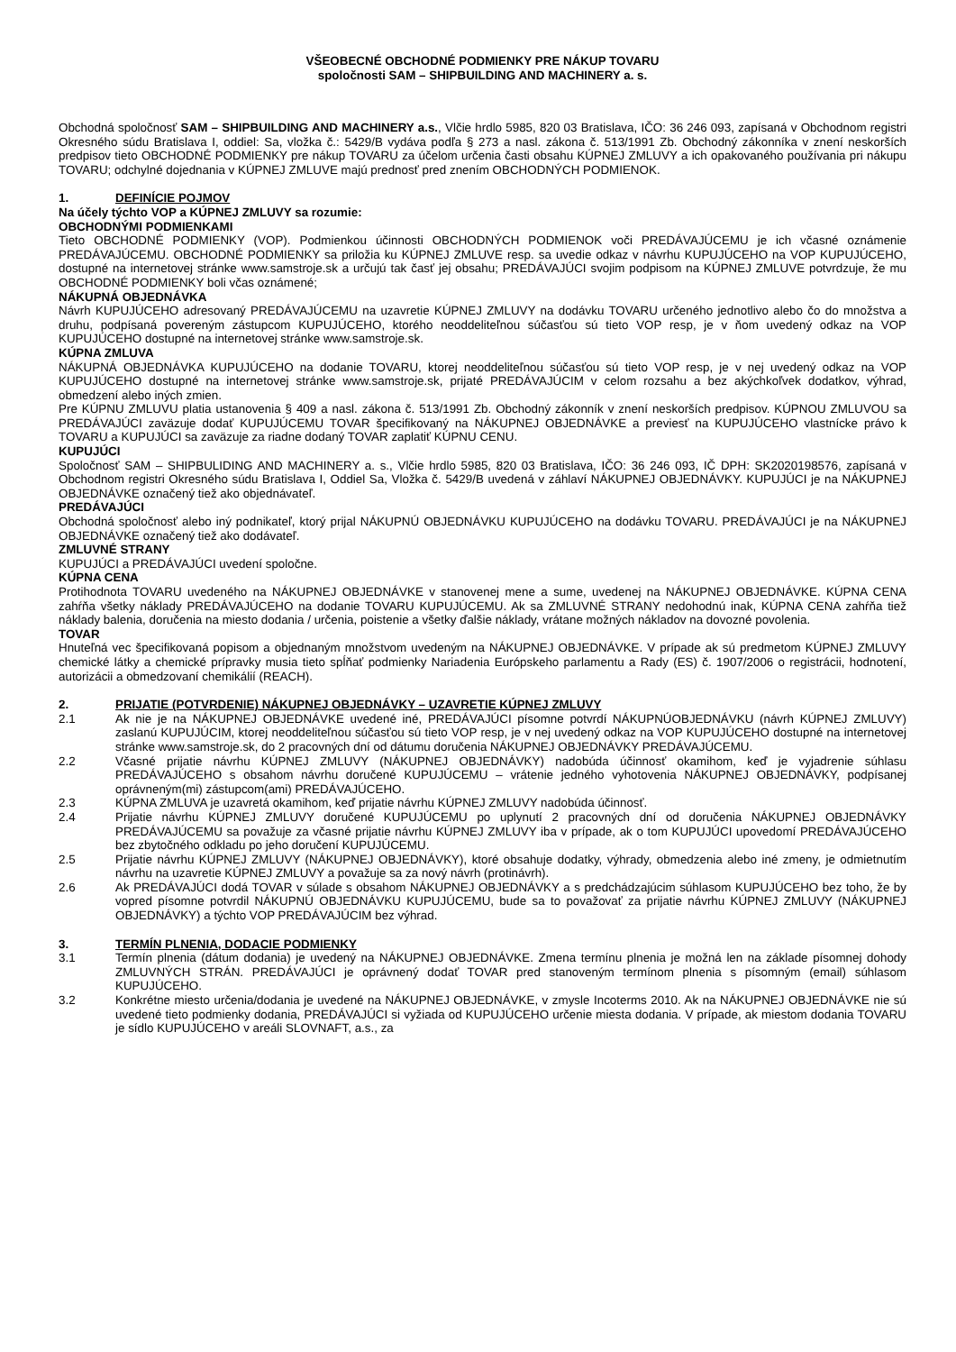VŠEOBECNÉ OBCHODNÉ PODMIENKY PRE NÁKUP TOVARU
spoločnosti SAM – SHIPBUILDING AND MACHINERY a. s.
Obchodná spoločnosť SAM – SHIPBUILDING AND MACHINERY a.s., Vlčie hrdlo 5985, 820 03 Bratislava, IČO: 36 246 093, zapísaná v Obchodnom registri Okresného súdu Bratislava I, oddiel: Sa, vložka č.: 5429/B vydáva podľa § 273 a nasl. zákona č. 513/1991 Zb. Obchodný zákonníka v znení neskorších predpisov tieto OBCHODNÉ PODMIENKY pre nákup TOVARU za účelom určenia časti obsahu KÚPNEJ ZMLUVY a ich opakovaného používania pri nákupu TOVARU; odchylné dojednania v KÚPNEJ ZMLUVE majú prednosť pred znením OBCHODNÝCH PODMIENOK.
1. DEFINÍCIE POJMOV
Na účely týchto VOP a KÚPNEJ ZMLUVY sa rozumie:
OBCHODNÝMI PODMIENKAMI
Tieto OBCHODNÉ PODMIENKY (VOP). Podmienkou účinnosti OBCHODNÝCH PODMIENOK voči PREDÁVAJÚCEMU je ich včasné oznámenie PREDÁVAJÚCEMU. OBCHODNÉ PODMIENKY sa priložia ku KÚPNEJ ZMLUVE resp. sa uvedie odkaz v návrhu KUPUJÚCEHO na VOP KUPUJÚCEHO, dostupné na internetovej stránke www.samstroje.sk a určujú tak časť jej obsahu; PREDÁVAJÚCI svojim podpisom na KÚPNEJ ZMLUVE potvrdzuje, že mu OBCHODNÉ PODMIENKY boli včas oznámené;
NÁKUPNÁ OBJEDNÁVKA
Návrh KUPUJÚCEHO adresovaný PREDÁVAJÚCEMU na uzavretie KÚPNEJ ZMLUVY na dodávku TOVARU určeného jednotlivo alebo čo do množstva a druhu, podpísaná povereným zástupcom KUPUJÚCEHO, ktorého neoddeliteľnou súčasťou sú tieto VOP resp, je v ňom uvedený odkaz na VOP KUPUJÚCEHO dostupné na internetovej stránke www.samstroje.sk.
KÚPNA ZMLUVA
NÁKUPNÁ OBJEDNÁVKA KUPUJÚCEHO na dodanie TOVARU, ktorej neoddeliteľnou súčasťou sú tieto VOP resp, je v nej uvedený odkaz na VOP KUPUJÚCEHO dostupné na internetovej stránke www.samstroje.sk, prijaté PREDÁVAJÚCIM v celom rozsahu a bez akýchkoľvek dodatkov, výhrad, obmedzení alebo iných zmien.
Pre KÚPNU ZMLUVU platia ustanovenia § 409 a nasl. zákona č. 513/1991 Zb. Obchodný zákonník v znení neskorších predpisov. KÚPNOU ZMLUVOU sa PREDÁVAJÚCI zaväzuje dodať KUPUJÚCEMU TOVAR špecifikovaný na NÁKUPNEJ OBJEDNÁVKE a previesť na KUPUJÚCEHO vlastnícke právo k TOVARU a KUPUJÚCI sa zaväzuje za riadne dodaný TOVAR zaplatiť KÚPNU CENU.
KUPUJÚCI
Spoločnosť SAM – SHIPBULIDING AND MACHINERY a. s., Vlčie hrdlo 5985, 820 03 Bratislava, IČO: 36 246 093, IČ DPH: SK2020198576, zapísaná v Obchodnom registri Okresného súdu Bratislava I, Oddiel Sa, Vložka č. 5429/B uvedená v záhlaví NÁKUPNEJ OBJEDNÁVKY. KUPUJÚCI je na NÁKUPNEJ OBJEDNÁVKE označený tiež ako objednávateľ.
PREDÁVAJÚCI
Obchodná spoločnosť alebo iný podnikateľ, ktorý prijal NÁKUPNÚ OBJEDNÁVKU KUPUJÚCEHO na dodávku TOVARU. PREDÁVAJÚCI je na NÁKUPNEJ OBJEDNÁVKE označený tiež ako dodávateľ.
ZMLUVNÉ STRANY
KUPUJÚCI a PREDÁVAJÚCI uvedení spoločne.
KÚPNA CENA
Protihodnota TOVARU uvedeného na NÁKUPNEJ OBJEDNÁVKE v stanovenej mene a sume, uvedenej na NÁKUPNEJ OBJEDNÁVKE. KÚPNA CENA zahŕňa všetky náklady PREDÁVAJÚCEHO na dodanie TOVARU KUPUJÚCEMU. Ak sa ZMLUVNÉ STRANY nedohodnú inak, KÚPNA CENA zahŕňa tiež náklady balenia, doručenia na miesto dodania / určenia, poistenie a všetky ďalšie náklady, vrátane možných nákladov na dovozné povolenia.
TOVAR
Hnuteľná vec špecifikovaná popisom a objednaným množstvom uvedeným na NÁKUPNEJ OBJEDNÁVKE. V prípade ak sú predmetom KÚPNEJ ZMLUVY chemické látky a chemické prípravky musia tieto spĺňať podmienky Nariadenia Európskeho parlamentu a Rady (ES) č. 1907/2006 o registrácii, hodnotení, autorizácii a obmedzovaní chemikálií (REACH).
2. PRIJATIE (POTVRDENIE) NÁKUPNEJ OBJEDNÁVKY – UZAVRETIE KÚPNEJ ZMLUVY
2.1 Ak nie je na NÁKUPNEJ OBJEDNÁVKE uvedené iné, PREDÁVAJÚCI písomne potvrdí NÁKUPNÚOBJEDNÁVKU (návrh KÚPNEJ ZMLUVY) zaslanú KUPUJÚCIM, ktorej neoddeliteľnou súčasťou sú tieto VOP resp, je v nej uvedený odkaz na VOP KUPUJÚCEHO dostupné na internetovej stránke www.samstroje.sk, do 2 pracovných dní od dátumu doručenia NÁKUPNEJ OBJEDNÁVKY PREDÁVAJÚCEMU.
2.2 Včasné prijatie návrhu KÚPNEJ ZMLUVY (NÁKUPNEJ OBJEDNÁVKY) nadobúda účinnosť okamihom, keď je vyjadrenie súhlasu PREDÁVAJÚCEHO s obsahom návrhu doručené KUPUJÚCEMU – vrátenie jedného vyhotovenia NÁKUPNEJ OBJEDNÁVKY, podpísanej oprávneným(mi) zástupcom(ami) PREDÁVAJÚCEHO.
2.3 KÚPNA ZMLUVA je uzavretá okamihom, keď prijatie návrhu KÚPNEJ ZMLUVY nadobúda účinnosť.
2.4 Prijatie návrhu KÚPNEJ ZMLUVY doručené KUPUJÚCEMU po uplynutí 2 pracovných dní od doručenia NÁKUPNEJ OBJEDNÁVKY PREDÁVAJÚCEMU sa považuje za včasné prijatie návrhu KÚPNEJ ZMLUVY iba v prípade, ak o tom KUPUJÚCI upovedomí PREDÁVAJÚCEHO bez zbytočného odkladu po jeho doručení KUPUJÚCEMU.
2.5 Prijatie návrhu KÚPNEJ ZMLUVY (NÁKUPNEJ OBJEDNÁVKY), ktoré obsahuje dodatky, výhrady, obmedzenia alebo iné zmeny, je odmietnutím návrhu na uzavretie KÚPNEJ ZMLUVY a považuje sa za nový návrh (protinávrh).
2.6 Ak PREDÁVAJÚCI dodá TOVAR v súlade s obsahom NÁKUPNEJ OBJEDNÁVKY a s predchádzajúcim súhlasom KUPUJÚCEHO bez toho, že by vopred písomne potvrdil NÁKUPNÚ OBJEDNÁVKU KUPUJÚCEMU, bude sa to považovať za prijatie návrhu KÚPNEJ ZMLUVY (NÁKUPNEJ OBJEDNÁVKY) a týchto VOP PREDÁVAJÚCIM bez výhrad.
3. TERMÍN PLNENIA, DODACIE PODMIENKY
3.1 Termín plnenia (dátum dodania) je uvedený na NÁKUPNEJ OBJEDNÁVKE. Zmena termínu plnenia je možná len na základe písomnej dohody ZMLUVNÝCH STRÁN. PREDÁVAJÚCI je oprávnený dodať TOVAR pred stanoveným termínom plnenia s písomným (email) súhlasom KUPUJÚCEHO.
3.2 Konkrétne miesto určenia/dodania je uvedené na NÁKUPNEJ OBJEDNÁVKE, v zmysle Incoterms 2010. Ak na NÁKUPNEJ OBJEDNÁVKE nie sú uvedené tieto podmienky dodania, PREDÁVAJÚCI si vyžiada od KUPUJÚCEHO určenie miesta dodania. V prípade, ak miestom dodania TOVARU je sídlo KUPUJÚCEHO v areáli SLOVNAFT, a.s., za